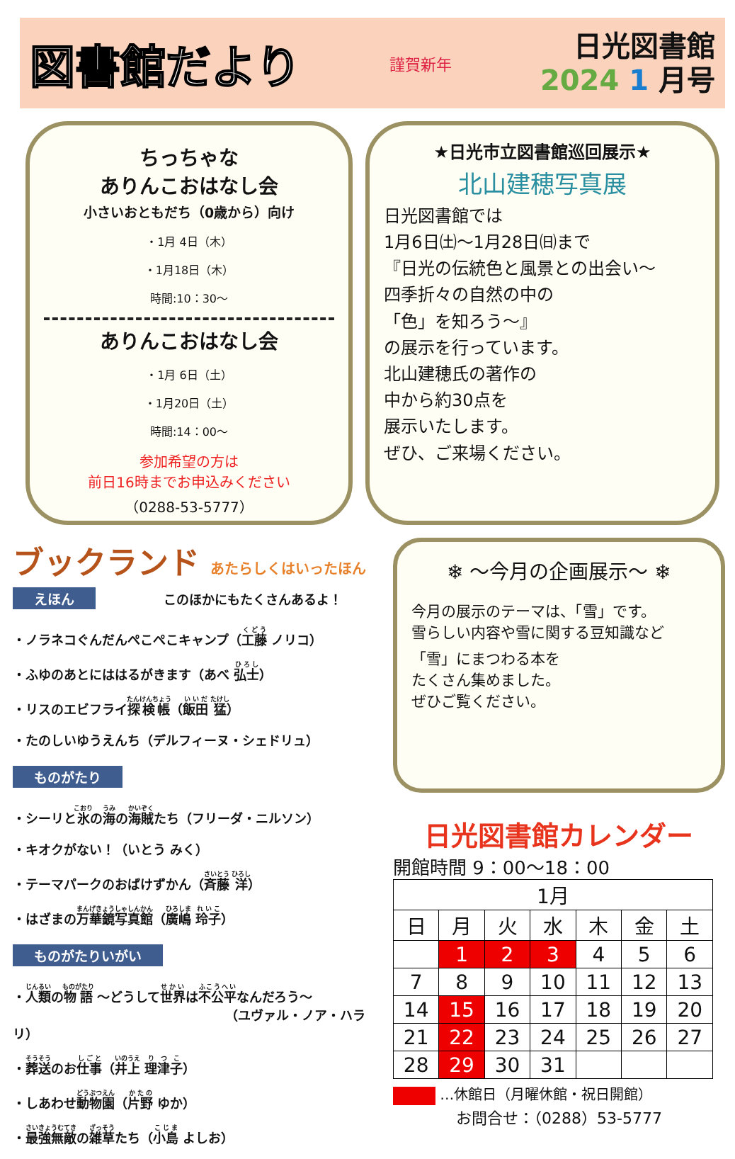図書館だより
謹賀新年
日光図書館
2024 1 月号
ちっちゃな
ありんこおはなし会
小さいおともだち（0歳から）向け
・1月 4日（木）
・1月18日（木）
時間:10：30～
ありんこおはなし会
・1月 6日（土）
・1月20日（土）
時間:14：00～
参加希望の方は
前日16時までお申込みください
（0288-53-5777）
★日光市立図書館巡回展示★
北山建穂写真展
日光図書館では
1月6日㈯～1月28日㈰まで
『日光の伝統色と風景との出会い～
四季折々の自然の中の
「色」を知ろう～』
の展示を行っています。
北山建穂氏の著作の
中から約30点を
展示いたします。
ぜひ、ご来場ください。
ブックランド あたらしくはいったほん
えほん このほかにもたくさんあるよ！
・ノラネコぐんだんぺこぺこキャンプ（工藤 ノリコ）
・ふゆのあとにははるがきます（あべ 弘士）
・リスのエビフライ探検帳（飯田 猛）
・たのしいゆうえんち（デルフィーヌ・シェドリュ）
ものがたり
・シーリと氷の海の海賊たち（フリーダ・ニルソン）
・キオクがない！（いとう みく）
・テーマパークのおばけずかん（斉藤 洋）
・はざまの万華鏡写真館（廣嶋 玲子）
ものがたりいがい
・人類の物語 ～どうして世界は不公平なんだろう～
（ユヴァル・ノア・ハラリ）
・葬送のお仕事（井上 理津子）
・しあわせ動物園（片野 ゆか）
・最強無敵の雑草たち（小島 よしお）
❄ ～今月の企画展示～ ❄
今月の展示のテーマは、「雪」です。
雪らしい内容や雪に関する豆知識など
「雪」にまつわる本を
たくさん集めました。
ぜひご覧ください。
日光図書館カレンダー
開館時間 9：00～18：00
| 1月 | | | | | | |
| --- | --- | --- | --- | --- | --- | --- |
| 日 | 月 | 火 | 水 | 木 | 金 | 土 |
| | 1 | 2 | 3 | 4 | 5 | 6 |
| 7 | 8 | 9 | 10 | 11 | 12 | 13 |
| 14 | 15 | 16 | 17 | 18 | 19 | 20 |
| 21 | 22 | 23 | 24 | 25 | 26 | 27 |
| 28 | 29 | 30 | 31 | | | |
…休館日（月曜休館・祝日開館）
お問合せ：（0288）53-5777